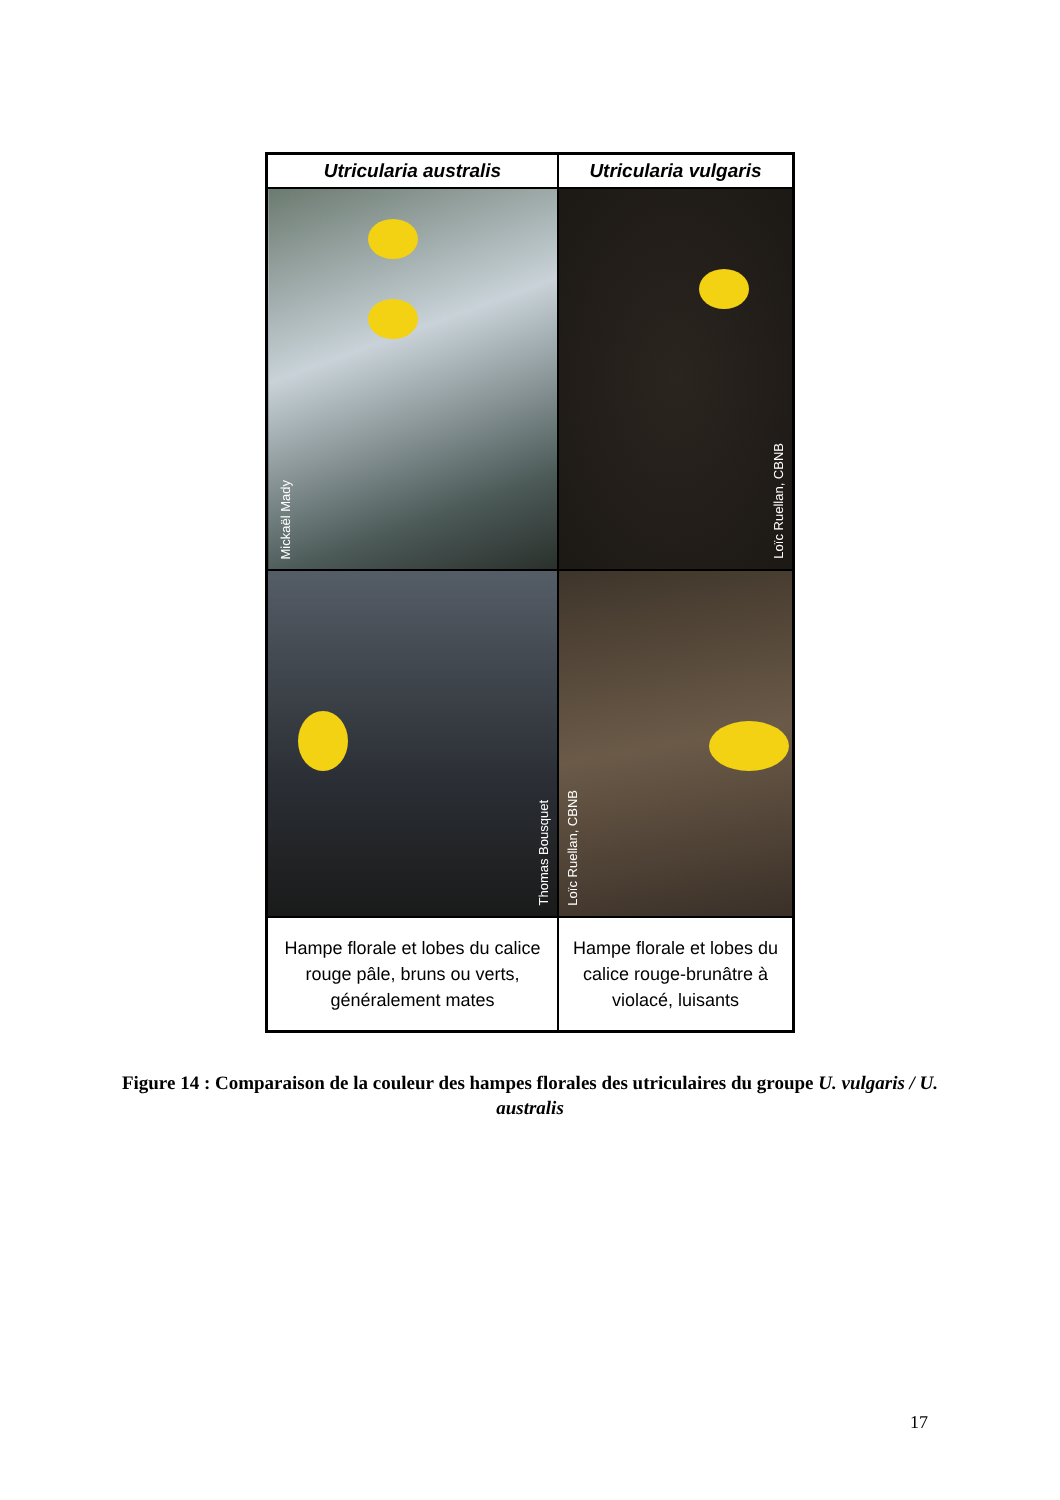| Utricularia australis | Utricularia vulgaris |
| --- | --- |
| Mickaël Mady | Loïc Ruellan, CBNB |
| Thomas Bousquet | Loïc Ruellan, CBNB |
| Hampe florale et lobes du calice rouge pâle, bruns ou verts, généralement mates | Hampe florale et lobes du calice rouge-brunâtre à violacé, luisants |
Figure 14 : Comparaison de la couleur des hampes florales des utriculaires du groupe U. vulgaris / U. australis
17